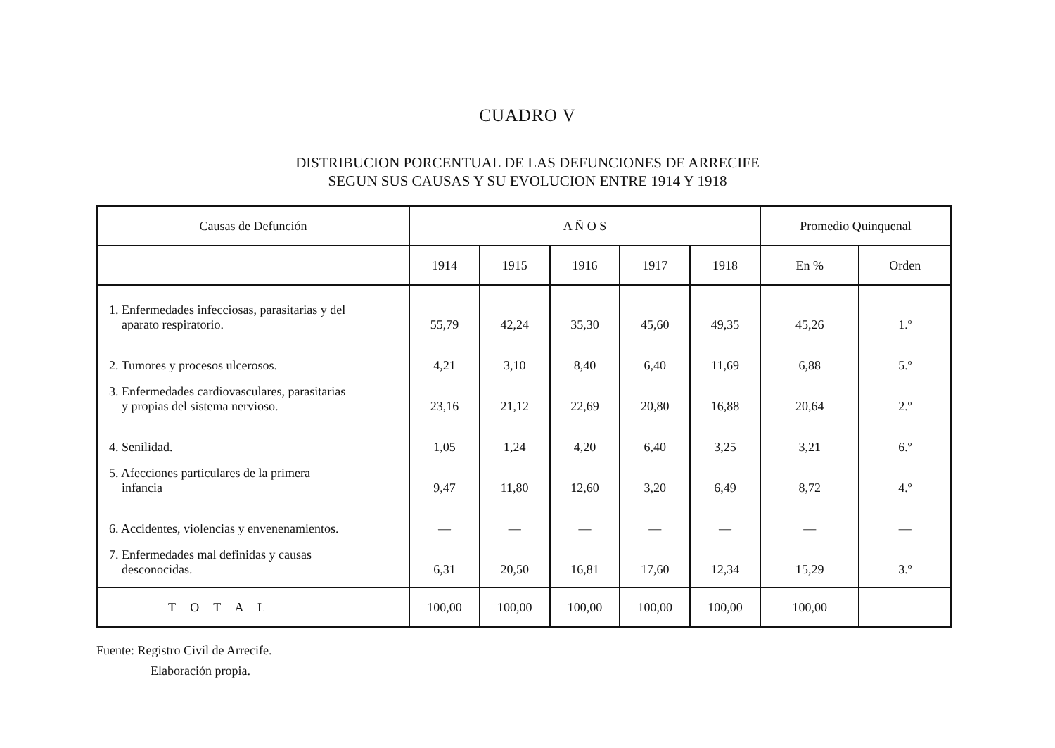CUADRO V
DISTRIBUCION PORCENTUAL DE LAS DEFUNCIONES DE ARRECIFE
SEGUN SUS CAUSAS Y SU EVOLUCION ENTRE 1914 Y 1918
| Causas de Defunción | A Ñ O S | | | | | Promedio Quinquenal | |
| --- | --- | --- | --- | --- | --- | --- | --- |
| | 1914 | 1915 | 1916 | 1917 | 1918 | En % | Orden |
| 1. Enfermedades infecciosas, parasitarias y del aparato respiratorio. | 55,79 | 42,24 | 35,30 | 45,60 | 49,35 | 45,26 | 1.º |
| 2. Tumores y procesos ulcerosos. | 4,21 | 3,10 | 8,40 | 6,40 | 11,69 | 6,88 | 5.º |
| 3. Enfermedades cardiovasculares, parasitarias y propias del sistema nervioso. | 23,16 | 21,12 | 22,69 | 20,80 | 16,88 | 20,64 | 2.º |
| 4. Senilidad. | 1,05 | 1,24 | 4,20 | 6,40 | 3,25 | 3,21 | 6.º |
| 5. Afecciones particulares de la primera infancia | 9,47 | 11,80 | 12,60 | 3,20 | 6,49 | 8,72 | 4.º |
| 6. Accidentes, violencias y envenenamientos. | — | — | — | — | — | — | — |
| 7. Enfermedades mal definidas y causas desconocidas. | 6,31 | 20,50 | 16,81 | 17,60 | 12,34 | 15,29 | 3.º |
| T O T A L | 100,00 | 100,00 | 100,00 | 100,00 | 100,00 | 100,00 | |
Fuente: Registro Civil de Arrecife.
Elaboración propia.